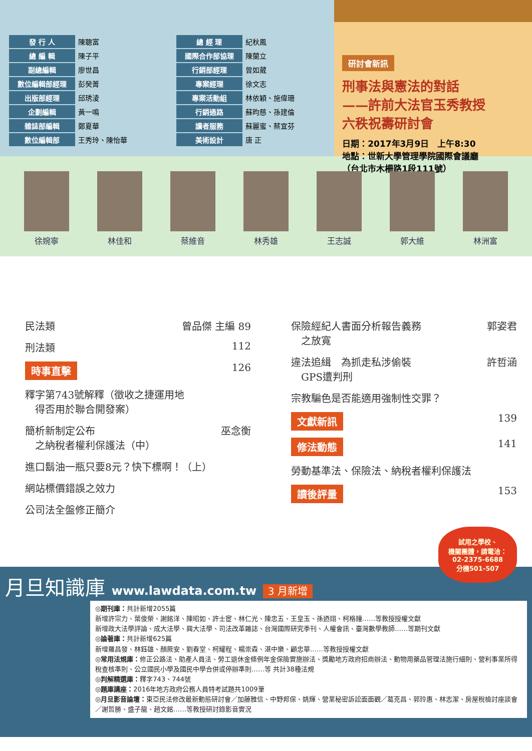| 發 行 人 | 陳聰富 |
| 總 編 輯 | 陳子平 |
| 副總編輯 | 廖世昌 |
| 數位編輯部經理 | 彭癸菁 |
| 出版部經理 | 邱琇淩 |
| 企劃編輯 | 黃一鳴 |
| 雜誌部編輯 | 鄭夏華 |
| 數位編輯部 | 王秀玲、陳怡華 |
| 總 經 理 | 紀秋鳳 |
| 國際合作部協理 | 陳蘭立 |
| 行銷部經理 | 曾如葳 |
| 專案經理 | 徐文志 |
| 專案活動組 | 林依穎、施偉珊 |
| 行銷通路 | 蘇昀慈、孫建倫 |
| 讀者服務 | 蘇麗蜜、蔡宜芬 |
| 美術設計 | 唐 正 |
研討會新訊
刑事法與憲法的對話
——許前大法官玉秀教授
六秩祝壽研討會
日期：2017年3月9日　上午8:30
地點：世新大學管理學院國際會議廳
（台北市木柵路1段111號）
徐婉寧 林佳和 蔡維音 林秀雄 王志誠 郭大維 林洲富
民法類 曾品傑 主編 89
刑法類 112
時事直擊 126
釋字第743號解釋（徵收之捷運用地
　得否用於聯合開發案）
簡析新制定公布
　之納稅者權利保護法（中） 巫念衡
進口鬍油一瓶只要8元？快下標啊！（上）
網站標價錯誤之效力
公司法全盤修正簡介
保險經紀人書面分析報告義務
　之放寬 郭姿君
違法追緝　為抓走私涉偷裝
　GPS遭判刑 許哲涵
宗教騙色是否能適用強制性交罪？
文獻新訊 139
修法動態 141
勞動基準法、保險法、納稅者權利保護法
讀後評量 153
試用之學校、
機關團體，請電洽：
02-2375-6688
分機501-507
月旦知識庫 www.lawdata.com.tw 3 月新增
◎期刊庫：共計新增2055篇
新增許宗力、葉俊榮、謝銘洋、陳昭如、許士宦、林仁光、陳忠五、王皇玉、孫迺翊、柯格鐘……等教授授權文獻
新增政大法學評論、成大法學、興大法學、司法改革雜誌、台灣國際研究季刊、人權會訊、臺灣數學教師……等期刊文獻
◎論著庫：共計新增625篇
新增羅昌發、林鈺雄、顏厥安、劉春堂、柯耀程、楊崇森、湛中樂、顧忠華……等教授授權文獻
◎常用法規庫：修正公路法、助產人員法、勞工退休金條例年金保險實施辦法、獎勵地方政府招商辦法、動物用藥品管理法施行細則、營利事業所得稅查核準則、公立國民小學及國民中學合併或停辦準則……等 共計38種法規
◎判解精選庫：釋字743、744號
◎題庫講座：2016年地方政府公務人員特考試題共1009筆
◎月旦影音論壇：東亞民法修改最新動態研討會／加藤雅信、中野邦保、姚輝、營業秘密訴訟面面觀／葛克昌、郭玲惠、林志潔、房屋稅檢討座談會／謝哲勝、盛子龍、趙文銘……等教授研討錄影音實況